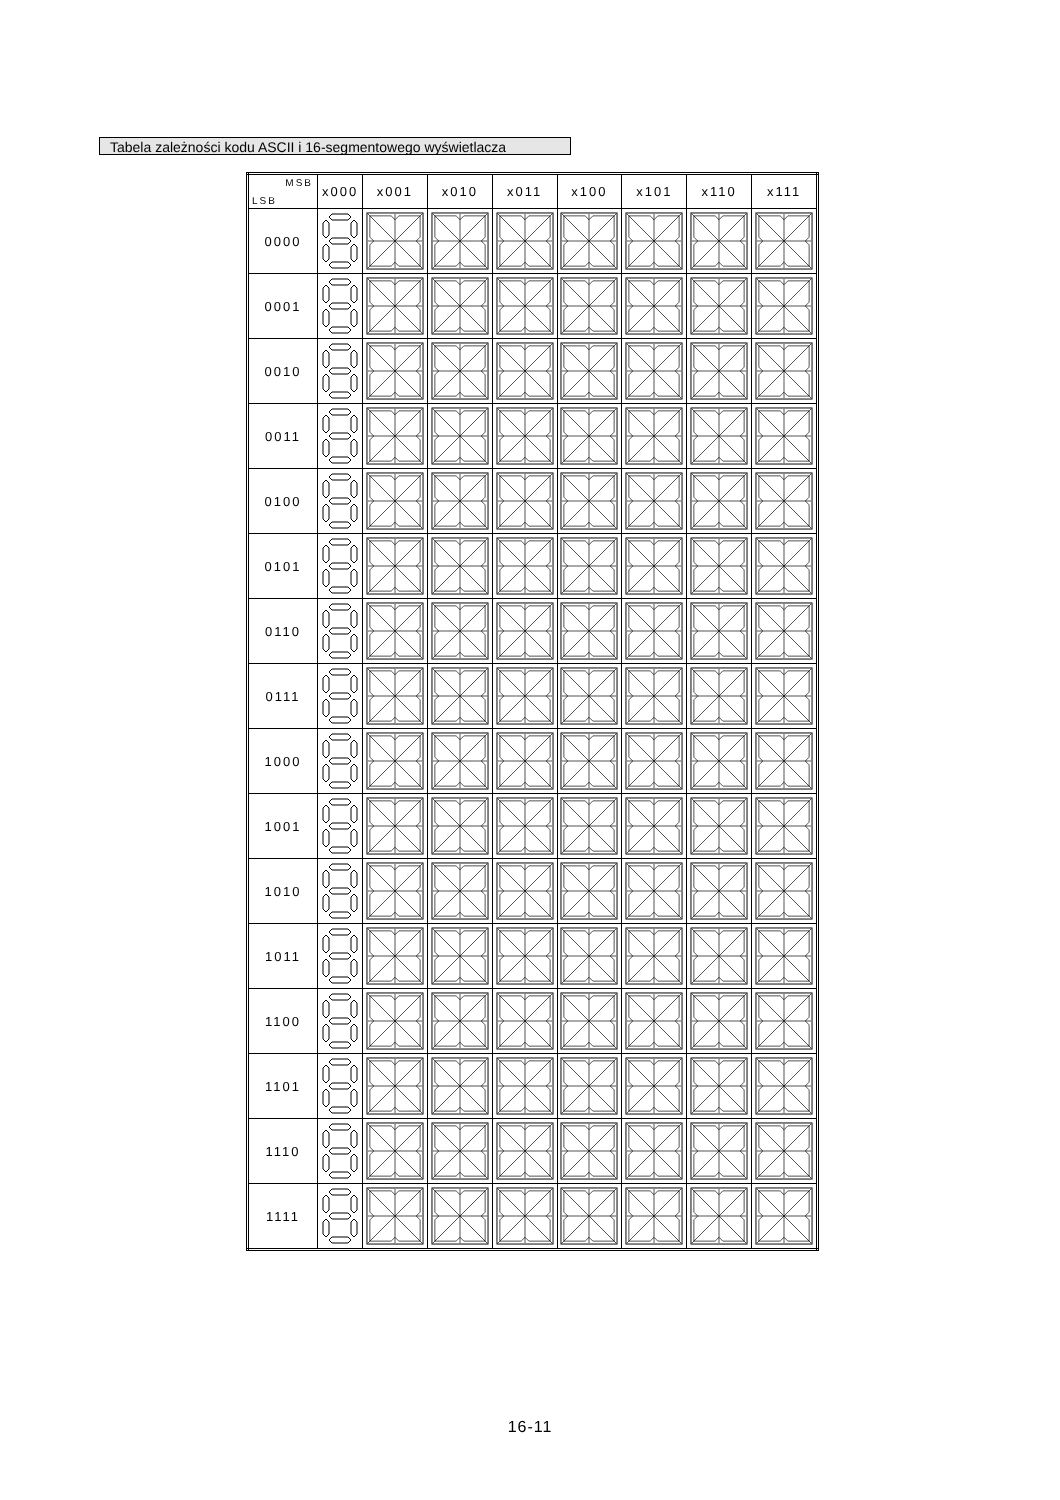Tabela zależności kodu ASCII i 16-segmentowego wyświetlacza
| MSB LSB | x000 | x001 | x010 | x011 | x100 | x101 | x110 | x111 |
| --- | --- | --- | --- | --- | --- | --- | --- | --- |
| 0000 | | | | | | | | |
| 0001 | | | | | | | | |
| 0010 | | | | | | | | |
| 0011 | | | | | | | | |
| 0100 | | | | | | | | |
| 0101 | | | | | | | | |
| 0110 | | | | | | | | |
| 0111 | | | | | | | | |
| 1000 | | | | | | | | |
| 1001 | | | | | | | | |
| 1010 | | | | | | | | |
| 1011 | | | | | | | | |
| 1100 | | | | | | | | |
| 1101 | | | | | | | | |
| 1110 | | | | | | | | |
| 1111 | | | | | | | | |
16-11